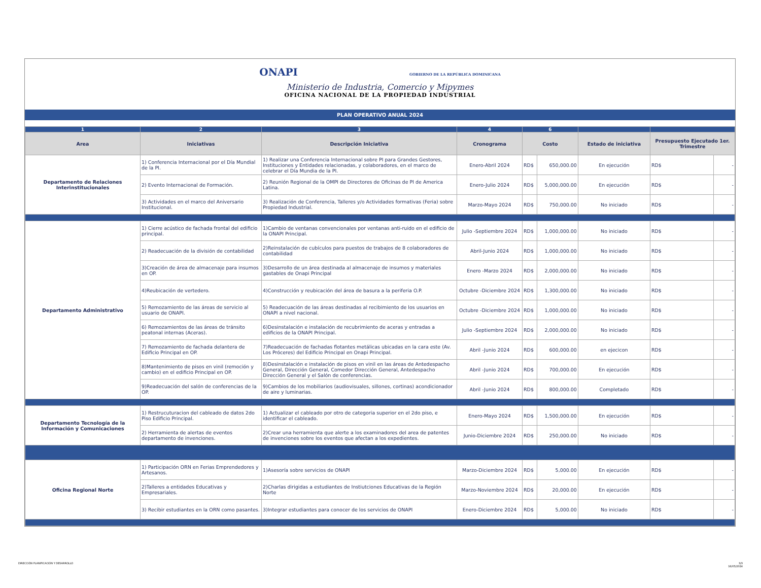ONAPI GOBIERNO DE LA REPÚBLICA DOMINICANA
Ministerio de Industria, Comercio y Mipymes
OFICINA NACIONAL DE LA PROPIEDAD INDUSTRIAL
PLAN OPERATIVO ANUAL 2024
| 1 | 2 | 3 | 4 | 6 | | | | |
| --- | --- | --- | --- | --- | --- | --- | --- | --- |
| Area | Iniciativas | Descripción Iniciativa | Cronograma | Costo | | Estado de iniciativa | Presupuesto Ejecutado 1er. Trimestre | |
| Departamento de Relaciones Interinstitucionales | 1) Conferencia Internacional por el Día Mundial de la PI. | 1) Realizar una Conferencia Internacional sobre PI para Grandes Gestores, Instituciones y Entidades relacionadas, y colaboradores, en el marco de celebrar el Día Mundia de la PI. | Enero-Abril 2024 | RD$ | 650,000.00 | En ejecución | RD$ | - |
| | 2) Evento Internacional de Formación. | 2) Reunión Regional de la OMPI de Directores de Oficinas de PI de America Latina. | Enero-Julio 2024 | RD$ | 5,000,000.00 | En ejecución | RD$ | - |
| | 3) Actividades en el marco del Aniversario Institucional. | 3) Realización de Conferencia, Talleres y/o Actividades formativas (Feria) sobre Propiedad Industrial. | Marzo-Mayo 2024 | RD$ | 750,000.00 | No iniciado | RD$ | - |
| Departamento Administrativo | 1) Cierre acústico de fachada frontal del edificio principal. | 1)Cambio de ventanas convencionales por ventanas anti-ruido en el edificio de la ONAPI Principal. | Julio -Septiembre 2024 | RD$ | 1,000,000.00 | No iniciado | RD$ | - |
| | 2) Readecuación de la división de contabilidad | 2)Reinstalación de cubículos para puestos de trabajos de 8 colaboradores de contabilidad | Abril-Junio 2024 | RD$ | 1,000,000.00 | No iniciado | RD$ | - |
| | 3)Creación de área de almacenaje para insumos en OP. | 3)Desarrollo de un área destinada al almacenaje de insumos y materiales gastables de Onapi Principal | Enero -Marzo 2024 | RD$ | 2,000,000.00 | No iniciado | RD$ | - |
| | 4)Reubicación de vertedero. | 4)Construcción y reubicación del área de basura a la periferia O.P. | Octubre -Diciembre 2024 | RD$ | 1,300,000.00 | No iniciado | RD$ | - |
| | 5) Remozamiento de las áreas de servicio al usuario de ONAPI. | 5) Readecuación de las áreas destinadas al recibimiento de los usuarios en ONAPI a nivel nacional. | Octubre -Diciembre 2024 | RD$ | 1,000,000.00 | No iniciado | RD$ | - |
| | 6) Remozamientos de las áreas de tránsito peatonal internas (Aceras). | 6)Desinstalación e instalación de recubrimiento de aceras y entradas a edificios de la ONAPI Principal. | Julio -Septiembre 2024 | RD$ | 2,000,000.00 | No iniciado | RD$ | - |
| | 7) Remozamiento de fachada delantera de Edificio Principal en OP. | 7)Readecuación de fachadas flotantes metálicas ubicadas en la cara este (Av. Los Próceres) del Edificio Principal en Onapi Principal. | Abril -Junio 2024 | RD$ | 600,000.00 | en ejecicon | RD$ | - |
| | 8)Mantenimiento de pisos en vinil (remoción y cambio) en el edificio Principal en OP. | 8)Desinstalación e instalación de pisos en vinil en las áreas de Antedespacho General, Dirección General, Comedor Dirección General, Antedespacho Dirección General y el Salón de conferencias. | Abril -Junio 2024 | RD$ | 700,000.00 | En ejecución | RD$ | - |
| | 9)Readecuación del salón de conferencias de la OP. | 9)Cambios de los mobiliarios (audiovisuales, sillones, cortinas) acondicionador de aire y luminarias. | Abril -Junio 2024 | RD$ | 800,000.00 | Completado | RD$ | - |
| Departamento Tecnología de la Información y Comunicaciones | 1) Restrucuturacion del cableado de datos 2do Piso Edificio Principal. | 1) Actualizar el cableado por otro de categoria superior en el 2do piso, e identificar el cableado. | Enero-Mayo 2024 | RD$ | 1,500,000.00 | En ejecución | RD$ | - |
| | 2) Herramienta de alertas de eventos departamento de invenciones. | 2)Crear una herramienta que alerte a los examinadores del area de patentes de invenciones sobre los eventos que afectan a los expedientes. | Junio-Diciembre 2024 | RD$ | 250,000.00 | No iniciado | RD$ | - |
| Oficina Regional Norte | 1) Participación ORN en Ferias Emprendedores y Artesanos. | 1)Asesoría sobre servicios de ONAPI | Marzo-Diciembre 2024 | RD$ | 5,000.00 | En ejecución | RD$ | - |
| | 2)Talleres a entidades Educativas y Empresariales. | 2)Charlas dirigidas a estudiantes de Instiutciones Educativas de la Región Norte | Marzo-Noviembre 2024 | RD$ | 20,000.00 | En ejecución | RD$ | - |
| | 3) Recibir estudiantes en la ORN como pasantes. | 3)Integrar estudiantes para conocer de los servicios de ONAPI | Enero-Diciembre 2024 | RD$ | 5,000.00 | No iniciado | RD$ | - |
DIRECCIÓN PLANIFICACIÓN Y DESARROLLO
3/3
16/05/2024